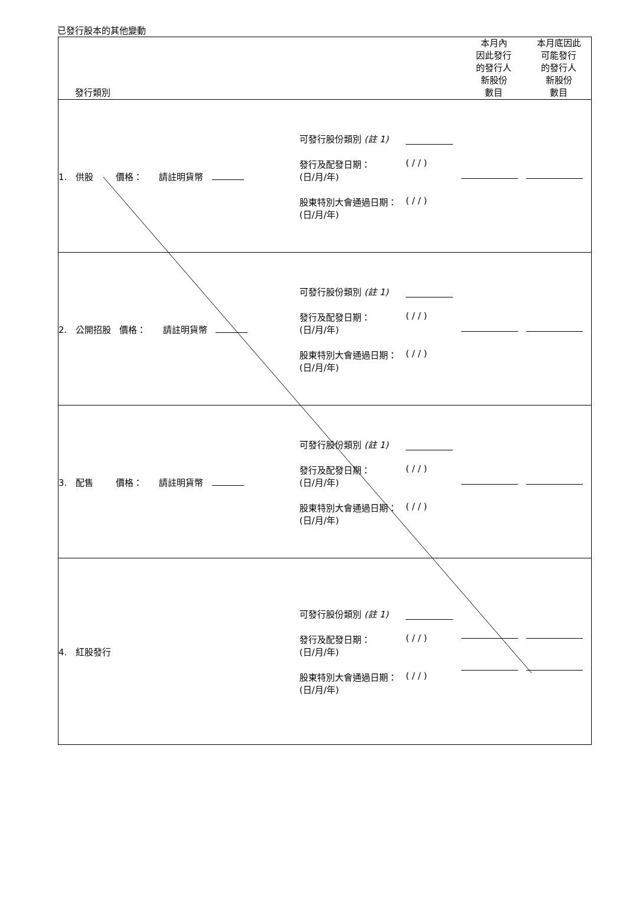已發行股本的其他變動
| 發行類別 | | 本月內 因此發行 的發行人 新股份 數目 | 本月底因此 可能發行 的發行人 新股份 數目 |
| --- | --- | --- | --- |
| 1. 供股 價格： 請註明貨幣 | 可發行股份類別 (註 1) 發行及配發日期： (日/月/年) ( / / ) 股東特別大會通過日期： (日/月/年) ( / / ) | | |
| 2. 公開招股 價格： 請註明貨幣 | 可發行股份類別 (註 1) 發行及配發日期： (日/月/年) ( / / ) 股東特別大會通過日期： (日/月/年) ( / / ) | | |
| 3. 配售 價格： 請註明貨幣 | 可發行股份類別 (註 1) 發行及配發日期： (日/月/年) ( / / ) 股東特別大會通過日期： (日/月/年) ( / / ) | | |
| 4. 紅股發行 | 可發行股份類別 (註 1) 發行及配發日期： (日/月/年) ( / / ) 股東特別大會通過日期： (日/月/年) ( / / ) | | |